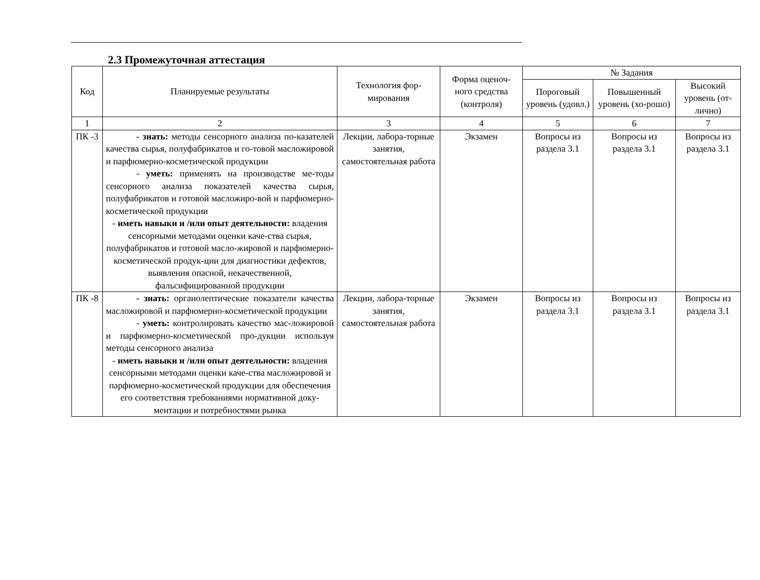2.3 Промежуточная аттестация
| Код | Планируемые результаты | Технология фор-мирования | Форма оценоч-ного средства (контроля) | № Задания | | |
| --- | --- | --- | --- | --- | --- | --- |
| | | | | Пороговый уровень (удовл.) | Повышенный уровень (хо-рошо) | Высокий уровень (от-лично) |
| 1 | 2 | 3 | 4 | 5 | 6 | 7 |
| ПК -3 | - знать: методы сенсорного анализа по-казателей качества сырья, полуфабрикатов и го-товой масложировой и парфюмерно-косметической продукции - уметь: применять на производстве ме-тоды сенсорного анализа показателей качества сырья, полуфабрикатов и готовой масложиро-вой и парфюмерно-косметической продукции - иметь навыки и /или опыт деятельности: владения сенсорными методами оценки каче-ства сырья, полуфабрикатов и готовой масло-жировой и парфюмерно-косметической продук-ции для диагностики дефектов, выявления опасной, некачественной, фальсифицированной продукции | Лекции, лабора-торные занятия, самостоятельная работа | Экзамен | Вопросы из раздела 3.1 | Вопросы из раздела 3.1 | Вопросы из раздела 3.1 |
| ПК -8 | - знать: органолептические показатели качества масложировой и парфюмерно-косметической продукции - уметь: контролировать качество мас-ложировой и парфюмерно-косметической про-дукции используя методы сенсорного анализа - иметь навыки и /или опыт деятельности: владения сенсорными методами оценки каче-ства масложировой и парфюмерно-косметической продукции для обеспечения его соответствия требованиями нормативной доку-ментации и потребностями рынка | Лекции, лабора-торные занятия, самостоятельная работа | Экзамен | Вопросы из раздела 3.1 | Вопросы из раздела 3.1 | Вопросы из раздела 3.1 |